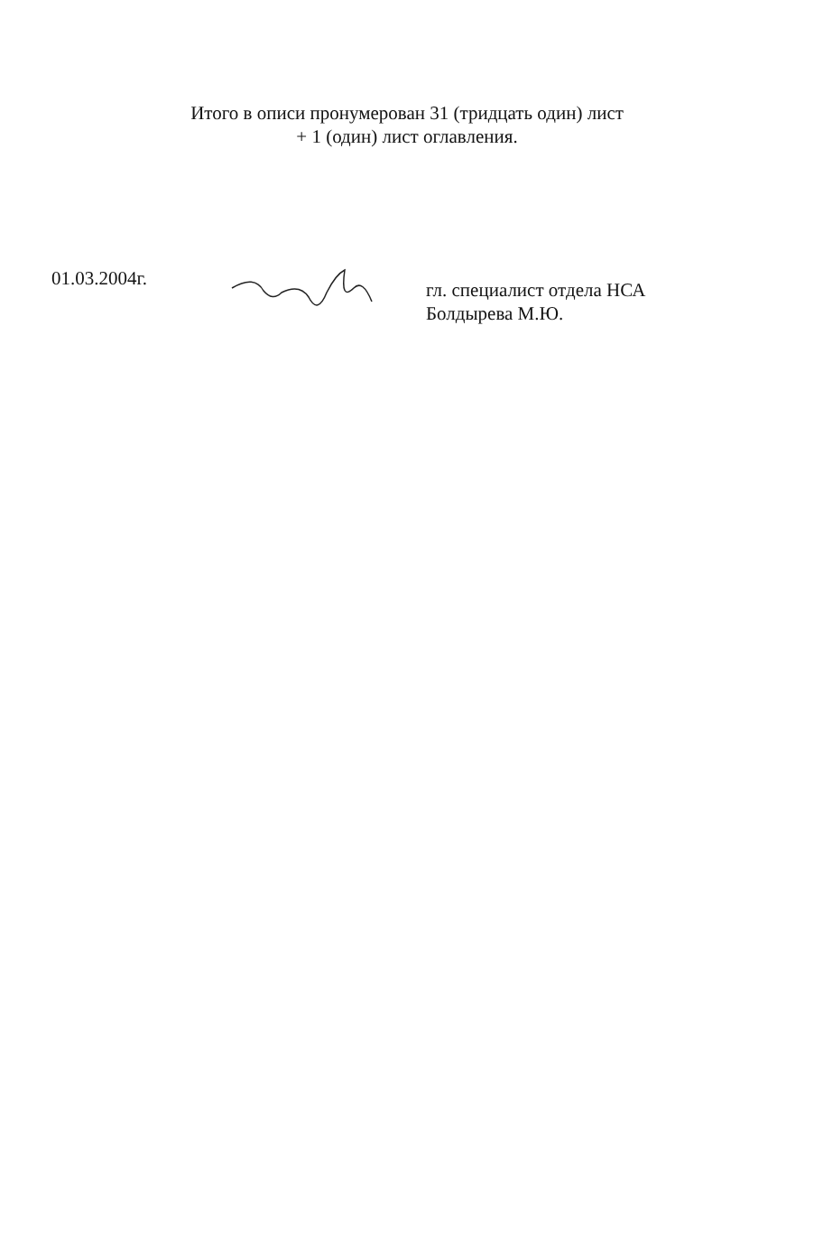Итого в описи пронумерован 31 (тридцать один) лист
+ 1 (один) лист оглавления.
01.03.2004г.
гл. специалист отдела НСА
Болдырева М.Ю.